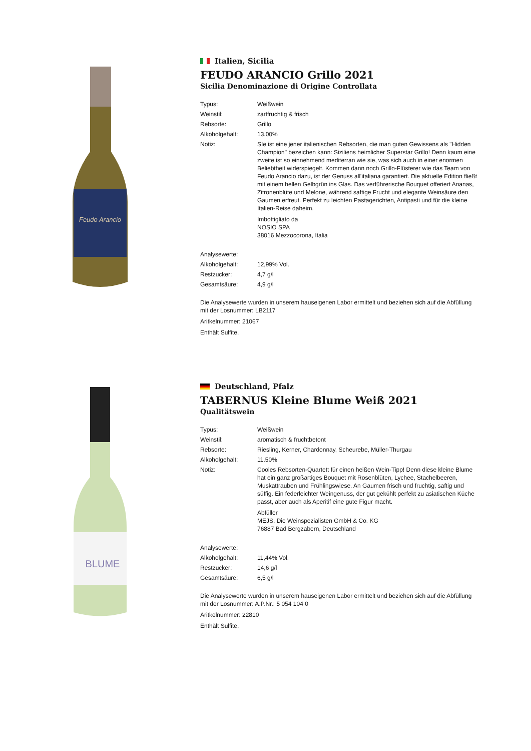Feudo Arancio
Italien, Sicilia
FEUDO ARANCIO Grillo 2021
Sicilia Denominazione di Origine Controllata
| Typus: | Weißwein |
| Weinstil: | zartfruchtig & frisch |
| Rebsorte: | Grillo |
| Alkoholgehalt: | 13.00% |
| Notiz: | SIe ist eine jener italienischen Rebsorten, die man guten Gewissens als "Hidden Champion" bezeichen kann: Siziliens heimlicher Superstar Grillo! Denn kaum eine zweite ist so einnehmend mediterran wie sie, was sich auch in einer enormen Beliebtheit widerspiegelt. Kommen dann noch Grillo-Flüsterer wie das Team von Feudo Arancio dazu, ist der Genuss all'italiana garantiert. Die aktuelle Edition fließt mit einem hellen Gelbgrün ins Glas. Das verführerische Bouquet offeriert Ananas, Zitronenblüte und Melone, während saftige Frucht und elegante Weinsäure den Gaumen erfreut. Perfekt zu leichten Pastagerichten, Antipasti und für die kleine Italien-Reise daheim. Imbottigliato da NOSIO SPA 38016 Mezzocorona, Italia |
| Analysewerte: | |
| Alkoholgehalt: | 12,99% Vol. |
| Restzucker: | 4,7 g/l |
| Gesamtsäure: | 4,9 g/l |
Die Analysewerte wurden in unserem hauseigenen Labor ermittelt und beziehen sich auf die Abfüllung mit der Losnummer: LB2117
Aritkelnummer: 21067
Enthält Sulfite.
BLUME
Deutschland, Pfalz
TABERNUS Kleine Blume Weiß 2021
Qualitätswein
| Typus: | Weißwein |
| Weinstil: | aromatisch & fruchtbetont |
| Rebsorte: | Riesling, Kerner, Chardonnay, Scheurebe, Müller-Thurgau |
| Alkoholgehalt: | 11.50% |
| Notiz: | Cooles Rebsorten-Quartett für einen heißen Wein-Tipp! Denn diese kleine Blume hat ein ganz großartiges Bouquet mit Rosenblüten, Lychee, Stachelbeeren, Muskattrauben und Frühlingswiese. An Gaumen frisch und fruchtig, saftig und süffig. Ein federleichter Weingenuss, der gut gekühlt perfekt zu asiatischen Küche passt, aber auch als Aperitif eine gute Figur macht. Abfüller MEJS, Die Weinspezialisten GmbH & Co. KG 76887 Bad Bergzabern, Deutschland |
| Analysewerte: | |
| Alkoholgehalt: | 11,44% Vol. |
| Restzucker: | 14,6 g/l |
| Gesamtsäure: | 6,5 g/l |
Die Analysewerte wurden in unserem hauseigenen Labor ermittelt und beziehen sich auf die Abfüllung mit der Losnummer: A.P.Nr.: 5 054 104 0
Aritkelnummer: 22810
Enthält Sulfite.